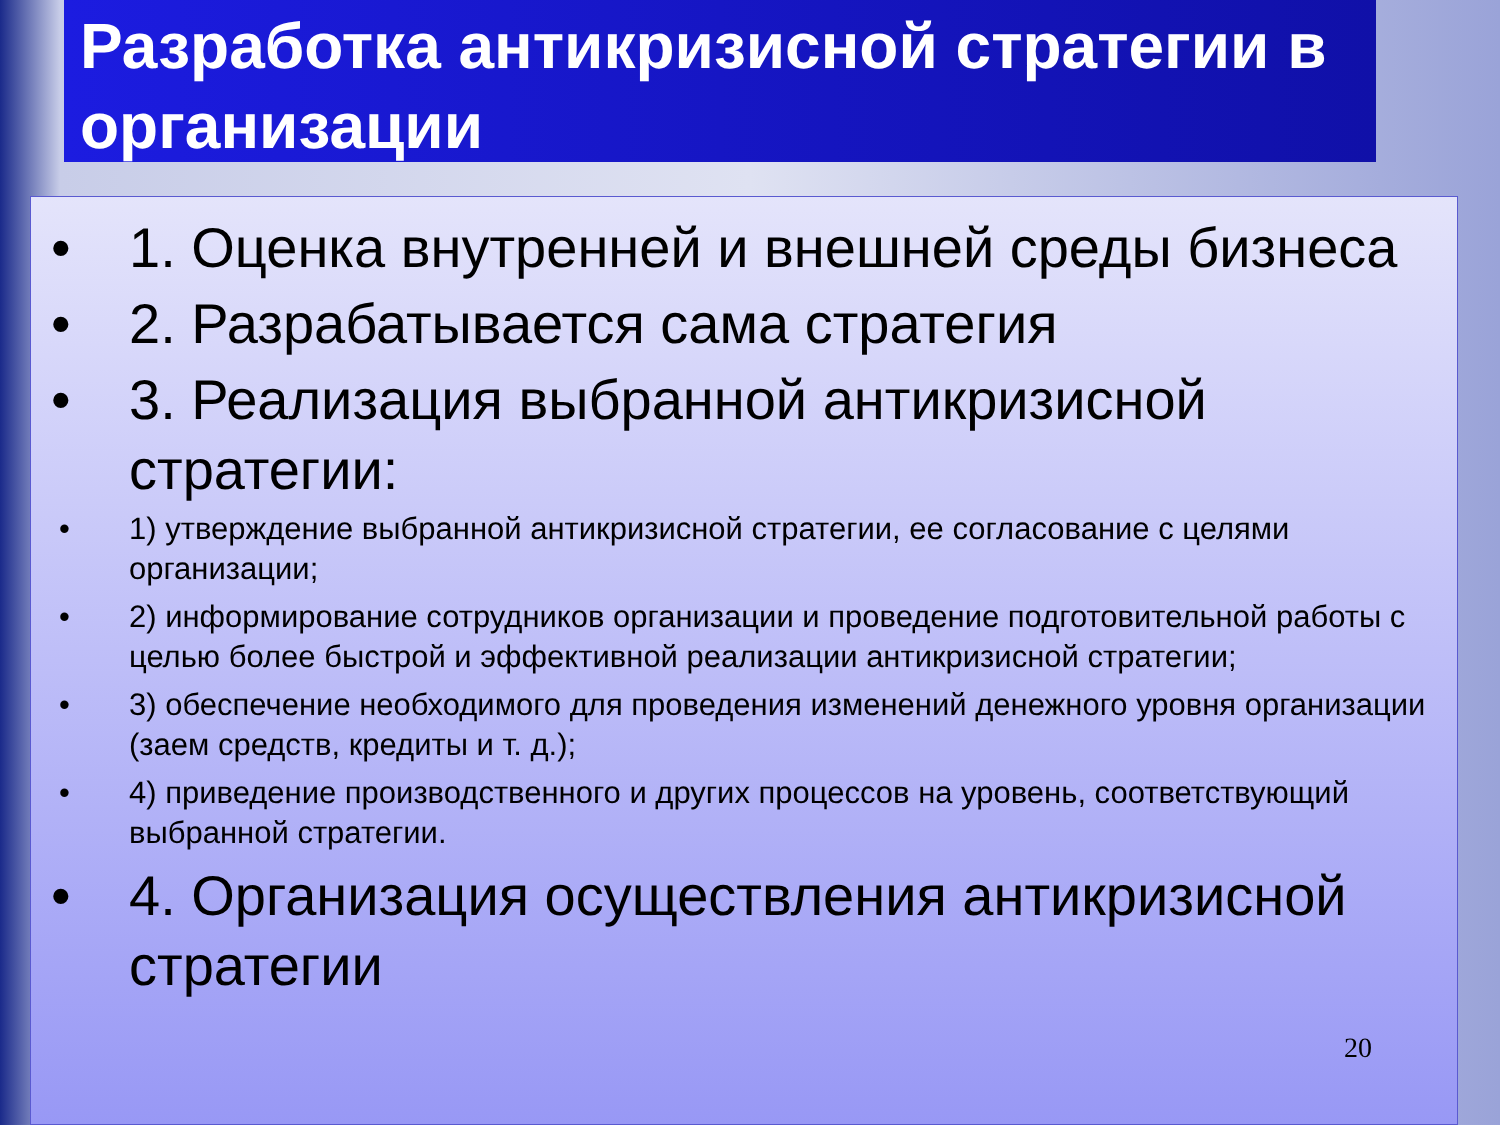Разработка антикризисной стратегии в организации
• 1. Оценка внутренней и внешней среды бизнеса
• 2. Разрабатывается сама стратегия
• 3. Реализация выбранной антикризисной стратегии:
• 1) утверждение выбранной антикризисной стратегии, ее согласование с целями организации;
• 2) информирование сотрудников организации и проведение подготовительной работы с целью более быстрой и эффективной реализации антикризисной стратегии;
• 3) обеспечение необходимого для проведения изменений денежного уровня организации (заем средств, кредиты и т. д.);
• 4) приведение производственного и других процессов на уровень, соответствующий выбранной стратегии.
• 4. Организация осуществления антикризисной стратегии
20